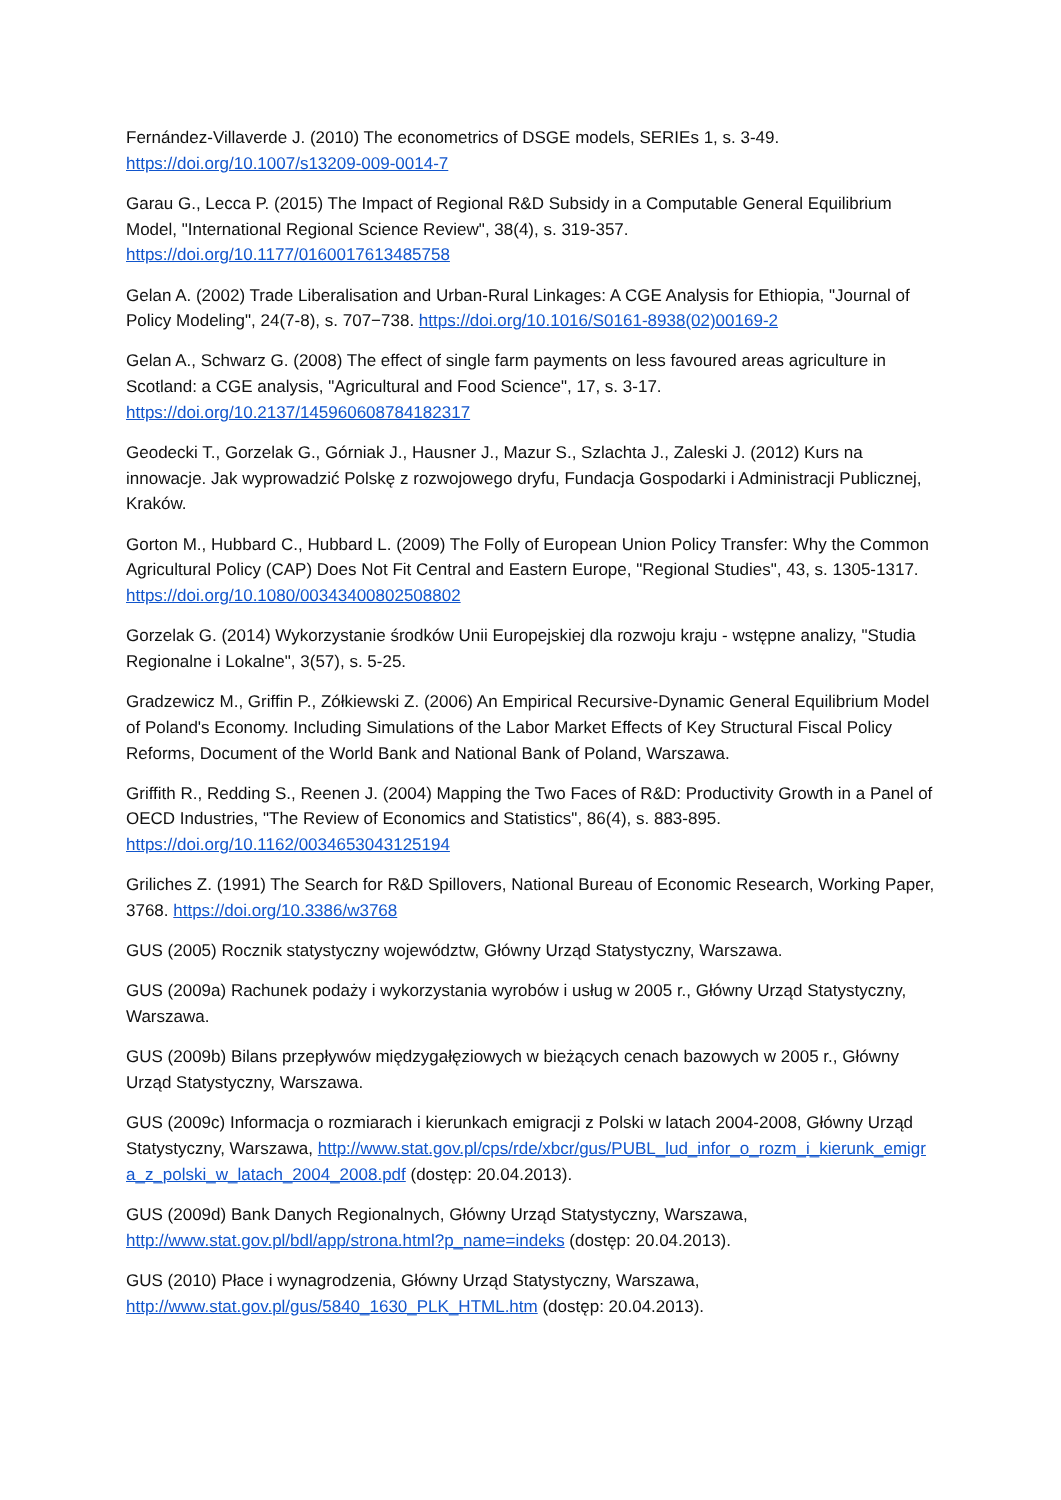Fernández-Villaverde J. (2010) The econometrics of DSGE models, SERIEs 1, s. 3-49. https://doi.org/10.1007/s13209-009-0014-7
Garau G., Lecca P. (2015) The Impact of Regional R&D Subsidy in a Computable General Equilibrium Model, "International Regional Science Review", 38(4), s. 319-357. https://doi.org/10.1177/0160017613485758
Gelan A. (2002) Trade Liberalisation and Urban-Rural Linkages: A CGE Analysis for Ethiopia, "Journal of Policy Modeling", 24(7-8), s. 707−738. https://doi.org/10.1016/S0161-8938(02)00169-2
Gelan A., Schwarz G. (2008) The effect of single farm payments on less favoured areas agriculture in Scotland: a CGE analysis, "Agricultural and Food Science", 17, s. 3-17. https://doi.org/10.2137/145960608784182317
Geodecki T., Gorzelak G., Górniak J., Hausner J., Mazur S., Szlachta J., Zaleski J. (2012) Kurs na innowacje. Jak wyprowadzić Polskę z rozwojowego dryfu, Fundacja Gospodarki i Administracji Publicznej, Kraków.
Gorton M., Hubbard C., Hubbard L. (2009) The Folly of European Union Policy Transfer: Why the Common Agricultural Policy (CAP) Does Not Fit Central and Eastern Europe, "Regional Studies", 43, s. 1305-1317. https://doi.org/10.1080/00343400802508802
Gorzelak G. (2014) Wykorzystanie środków Unii Europejskiej dla rozwoju kraju - wstępne analizy, "Studia Regionalne i Lokalne", 3(57), s. 5-25.
Gradzewicz M., Griffin P., Zółkiewski Z. (2006) An Empirical Recursive-Dynamic General Equilibrium Model of Poland's Economy. Including Simulations of the Labor Market Effects of Key Structural Fiscal Policy Reforms, Document of the World Bank and National Bank of Poland, Warszawa.
Griffith R., Redding S., Reenen J. (2004) Mapping the Two Faces of R&D: Productivity Growth in a Panel of OECD Industries, "The Review of Economics and Statistics", 86(4), s. 883-895. https://doi.org/10.1162/0034653043125194
Griliches Z. (1991) The Search for R&D Spillovers, National Bureau of Economic Research, Working Paper, 3768. https://doi.org/10.3386/w3768
GUS (2005) Rocznik statystyczny województw, Główny Urząd Statystyczny, Warszawa.
GUS (2009a) Rachunek podaży i wykorzystania wyrobów i usług w 2005 r., Główny Urząd Statystyczny, Warszawa.
GUS (2009b) Bilans przepływów międzygałęziowych w bieżących cenach bazowych w 2005 r., Główny Urząd Statystyczny, Warszawa.
GUS (2009c) Informacja o rozmiarach i kierunkach emigracji z Polski w latach 2004-2008, Główny Urząd Statystyczny, Warszawa, http://www.stat.gov.pl/cps/rde/xbcr/gus/PUBL_lud_infor_o_rozm_i_kierunk_emigra_z_polski_w_latach_2004_2008.pdf (dostęp: 20.04.2013).
GUS (2009d) Bank Danych Regionalnych, Główny Urząd Statystyczny, Warszawa, http://www.stat.gov.pl/bdl/app/strona.html?p_name=indeks (dostęp: 20.04.2013).
GUS (2010) Płace i wynagrodzenia, Główny Urząd Statystyczny, Warszawa, http://www.stat.gov.pl/gus/5840_1630_PLK_HTML.htm (dostęp: 20.04.2013).